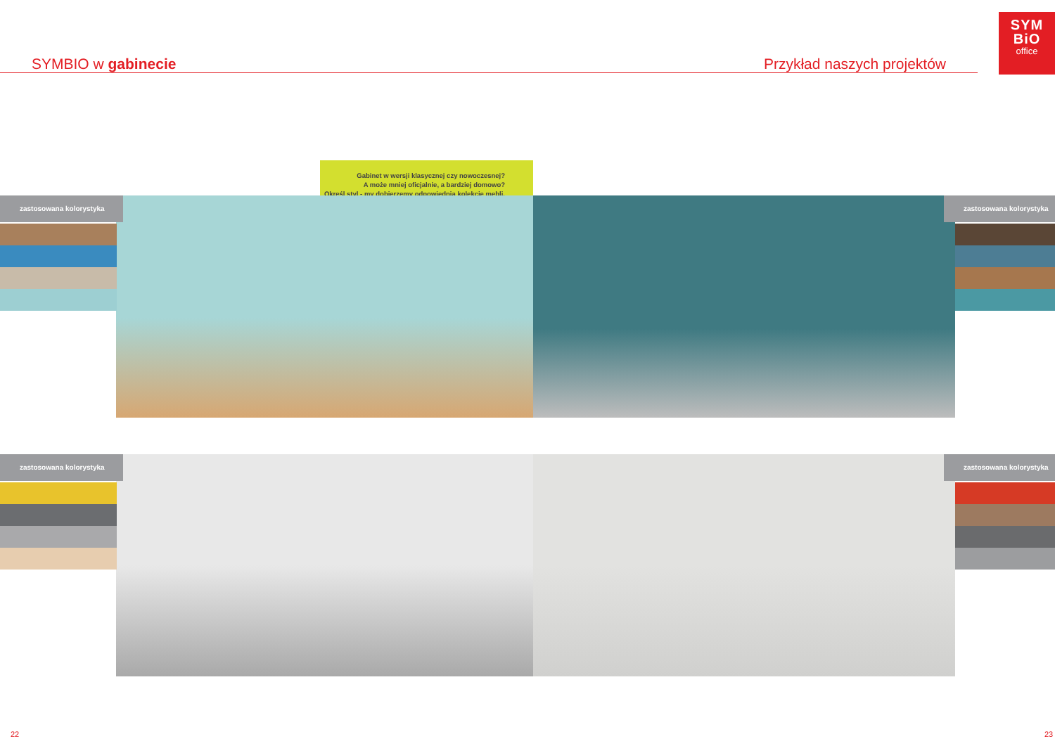SYMBIO w gabinecie
Przykład naszych projektów
SYM
BiO
office
Gabinet w wersji klasycznej czy nowoczesnej?
A może mniej oficjalnie, a bardziej domowo?
Określ styl - my dobierzemy odpowiednią kolekcję mebli.
zastosowana kolorystyka zastosowana kolorystyka
zastosowana kolorystyka zastosowana kolorystyka
22 23